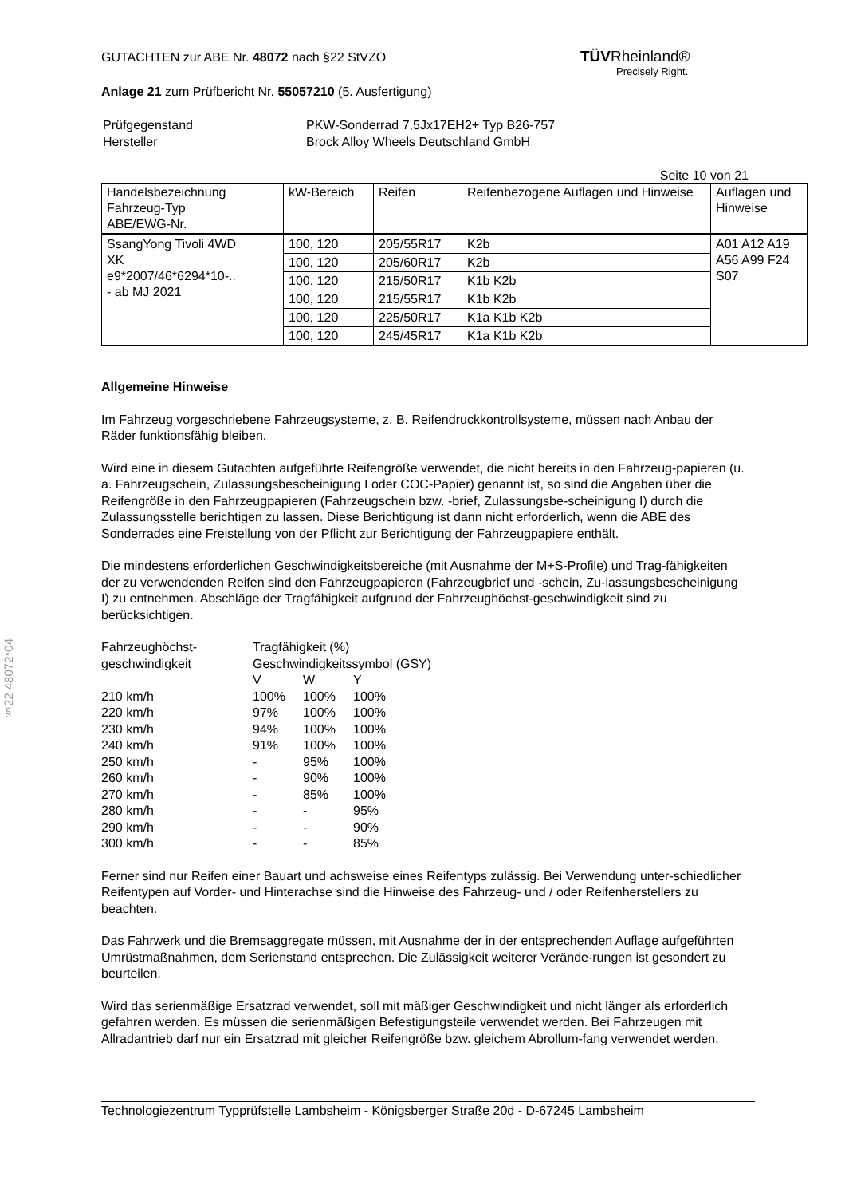TÜVRheinland®
Precisely Right.
§22 48072*04
GUTACHTEN zur ABE Nr. 48072 nach §22 StVZO
Anlage 21 zum Prüfbericht Nr. 55057210 (5. Ausfertigung)
| Prüfgegenstand Hersteller | PKW-Sonderrad 7,5Jx17EH2+ Typ B26-757 Brock Alloy Wheels Deutschland GmbH |
Seite 10 von 21
| Handelsbezeichnung Fahrzeug-Typ ABE/EWG-Nr. | kW-Bereich | Reifen | Reifenbezogene Auflagen und Hinweise | Auflagen und Hinweise |
| --- | --- | --- | --- | --- |
| SsangYong Tivoli 4WD XK e9*2007/46*6294*10-.. - ab MJ 2021 | 100, 120 | 205/55R17 | K2b | A01 A12 A19 A56 A99 F24 S07 |
| | 100, 120 | 205/60R17 | K2b | |
| | 100, 120 | 215/50R17 | K1b K2b | |
| | 100, 120 | 215/55R17 | K1b K2b | |
| | 100, 120 | 225/50R17 | K1a K1b K2b | |
| | 100, 120 | 245/45R17 | K1a K1b K2b | |
Allgemeine Hinweise
Im Fahrzeug vorgeschriebene Fahrzeugsysteme, z. B. Reifendruckkontrollsysteme, müssen nach Anbau der Räder funktionsfähig bleiben.
Wird eine in diesem Gutachten aufgeführte Reifengröße verwendet, die nicht bereits in den Fahrzeug-papieren (u. a. Fahrzeugschein, Zulassungsbescheinigung I oder COC-Papier) genannt ist, so sind die Angaben über die Reifengröße in den Fahrzeugpapieren (Fahrzeugschein bzw. -brief, Zulassungsbe-scheinigung I) durch die Zulassungsstelle berichtigen zu lassen. Diese Berichtigung ist dann nicht erforderlich, wenn die ABE des Sonderrades eine Freistellung von der Pflicht zur Berichtigung der Fahrzeugpapiere enthält.
Die mindestens erforderlichen Geschwindigkeitsbereiche (mit Ausnahme der M+S-Profile) und Trag-fähigkeiten der zu verwendenden Reifen sind den Fahrzeugpapieren (Fahrzeugbrief und -schein, Zu-lassungsbescheinigung I) zu entnehmen. Abschläge der Tragfähigkeit aufgrund der Fahrzeughöchst-geschwindigkeit sind zu berücksichtigen.
| Fahrzeughöchst- geschwindigkeit | Tragfähigkeit (%) Geschwindigkeitssymbol (GSY) | | |
| | V | W | Y |
| 210 km/h | 100% | 100% | 100% |
| 220 km/h | 97% | 100% | 100% |
| 230 km/h | 94% | 100% | 100% |
| 240 km/h | 91% | 100% | 100% |
| 250 km/h | - | 95% | 100% |
| 260 km/h | - | 90% | 100% |
| 270 km/h | - | 85% | 100% |
| 280 km/h | - | - | 95% |
| 290 km/h | - | - | 90% |
| 300 km/h | - | - | 85% |
Ferner sind nur Reifen einer Bauart und achsweise eines Reifentyps zulässig. Bei Verwendung unter-schiedlicher Reifentypen auf Vorder- und Hinterachse sind die Hinweise des Fahrzeug- und / oder Reifenherstellers zu beachten.
Das Fahrwerk und die Bremsaggregate müssen, mit Ausnahme der in der entsprechenden Auflage aufgeführten Umrüstmaßnahmen, dem Serienstand entsprechen. Die Zulässigkeit weiterer Verände-rungen ist gesondert zu beurteilen.
Wird das serienmäßige Ersatzrad verwendet, soll mit mäßiger Geschwindigkeit und nicht länger als erforderlich gefahren werden. Es müssen die serienmäßigen Befestigungsteile verwendet werden. Bei Fahrzeugen mit Allradantrieb darf nur ein Ersatzrad mit gleicher Reifengröße bzw. gleichem Abrollum-fang verwendet werden.
Technologiezentrum Typprüfstelle Lambsheim - Königsberger Straße 20d - D-67245 Lambsheim